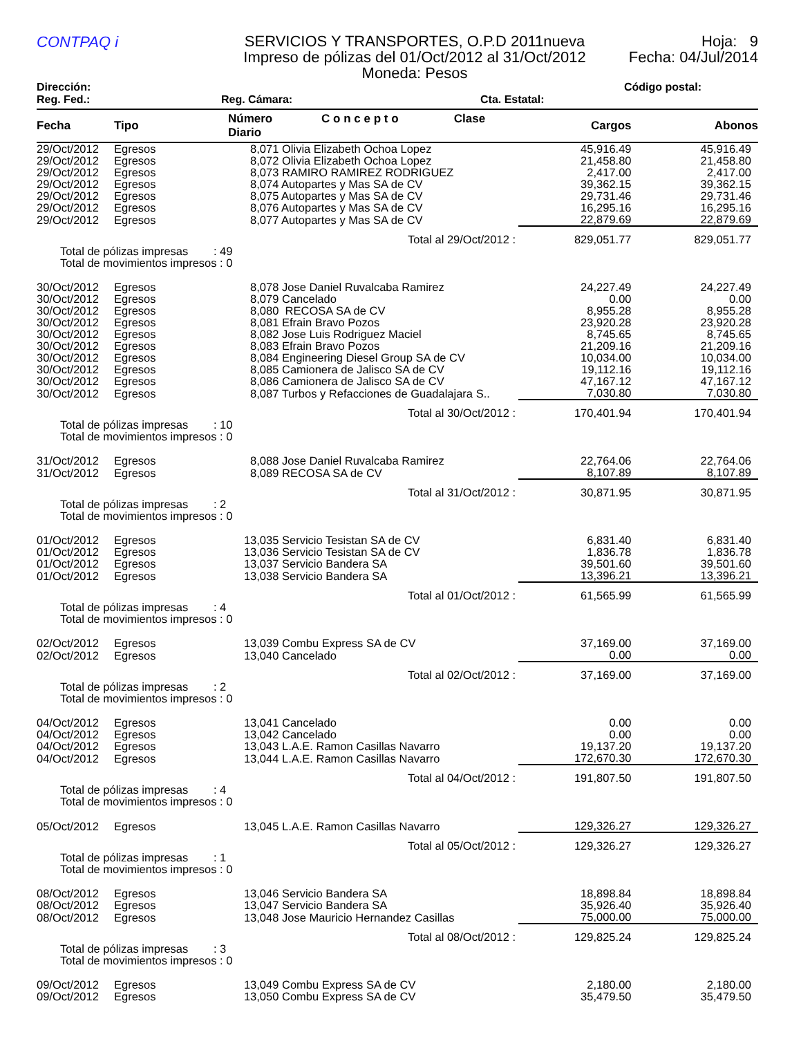CONTPAQ i
SERVICIOS Y TRANSPORTES, O.P.D 2011nueva
Impreso de pólizas del 01/Oct/2012 al 31/Oct/2012
Moneda: Pesos
Hoja: 9
Fecha: 04/Jul/2014
Dirección: Código postal:
Reg. Fed.: Reg. Cámara: Cta. Estatal:
| Fecha | Tipo | Número C o n c e p t o Clase Diario | Cargos | Abonos |
| --- | --- | --- | --- | --- |
| 29/Oct/2012 | Egresos | 8,071 Olivia Elizabeth Ochoa Lopez | 45,916.49 | 45,916.49 |
| 29/Oct/2012 | Egresos | 8,072 Olivia Elizabeth Ochoa Lopez | 21,458.80 | 21,458.80 |
| 29/Oct/2012 | Egresos | 8,073 RAMIRO RAMIREZ RODRIGUEZ | 2,417.00 | 2,417.00 |
| 29/Oct/2012 | Egresos | 8,074 Autopartes y Mas SA de CV | 39,362.15 | 39,362.15 |
| 29/Oct/2012 | Egresos | 8,075 Autopartes y Mas SA de CV | 29,731.46 | 29,731.46 |
| 29/Oct/2012 | Egresos | 8,076 Autopartes y Mas SA de CV | 16,295.16 | 16,295.16 |
| 29/Oct/2012 | Egresos | 8,077 Autopartes y Mas SA de CV | 22,879.69 | 22,879.69 |
| Total al 29/Oct/2012 : | | | 829,051.77 | 829,051.77 |
| Total de pólizas impresas : 49 Total de movimientos impresos : 0 | | | | |
| 30/Oct/2012 | Egresos | 8,078 Jose Daniel Ruvalcaba Ramirez | 24,227.49 | 24,227.49 |
| 30/Oct/2012 | Egresos | 8,079 Cancelado | 0.00 | 0.00 |
| 30/Oct/2012 | Egresos | 8,080 RECOSA SA de CV | 8,955.28 | 8,955.28 |
| 30/Oct/2012 | Egresos | 8,081 Efrain Bravo Pozos | 23,920.28 | 23,920.28 |
| 30/Oct/2012 | Egresos | 8,082 Jose Luis Rodriguez Maciel | 8,745.65 | 8,745.65 |
| 30/Oct/2012 | Egresos | 8,083 Efrain Bravo Pozos | 21,209.16 | 21,209.16 |
| 30/Oct/2012 | Egresos | 8,084 Engineering Diesel Group SA de CV | 10,034.00 | 10,034.00 |
| 30/Oct/2012 | Egresos | 8,085 Camionera de Jalisco SA de CV | 19,112.16 | 19,112.16 |
| 30/Oct/2012 | Egresos | 8,086 Camionera de Jalisco SA de CV | 47,167.12 | 47,167.12 |
| 30/Oct/2012 | Egresos | 8,087 Turbos y Refacciones de Guadalajara S.. | 7,030.80 | 7,030.80 |
| Total al 30/Oct/2012 : | | | 170,401.94 | 170,401.94 |
| Total de pólizas impresas : 10 Total de movimientos impresos : 0 | | | | |
| 31/Oct/2012 | Egresos | 8,088 Jose Daniel Ruvalcaba Ramirez | 22,764.06 | 22,764.06 |
| 31/Oct/2012 | Egresos | 8,089 RECOSA SA de CV | 8,107.89 | 8,107.89 |
| Total al 31/Oct/2012 : | | | 30,871.95 | 30,871.95 |
| Total de pólizas impresas : 2 Total de movimientos impresos : 0 | | | | |
| 01/Oct/2012 | Egresos | 13,035 Servicio Tesistan SA de CV | 6,831.40 | 6,831.40 |
| 01/Oct/2012 | Egresos | 13,036 Servicio Tesistan SA de CV | 1,836.78 | 1,836.78 |
| 01/Oct/2012 | Egresos | 13,037 Servicio Bandera SA | 39,501.60 | 39,501.60 |
| 01/Oct/2012 | Egresos | 13,038 Servicio Bandera SA | 13,396.21 | 13,396.21 |
| Total al 01/Oct/2012 : | | | 61,565.99 | 61,565.99 |
| Total de pólizas impresas : 4 Total de movimientos impresos : 0 | | | | |
| 02/Oct/2012 | Egresos | 13,039 Combu Express SA de CV | 37,169.00 | 37,169.00 |
| 02/Oct/2012 | Egresos | 13,040 Cancelado | 0.00 | 0.00 |
| Total al 02/Oct/2012 : | | | 37,169.00 | 37,169.00 |
| Total de pólizas impresas : 2 Total de movimientos impresos : 0 | | | | |
| 04/Oct/2012 | Egresos | 13,041 Cancelado | 0.00 | 0.00 |
| 04/Oct/2012 | Egresos | 13,042 Cancelado | 0.00 | 0.00 |
| 04/Oct/2012 | Egresos | 13,043 L.A.E. Ramon Casillas Navarro | 19,137.20 | 19,137.20 |
| 04/Oct/2012 | Egresos | 13,044 L.A.E. Ramon Casillas Navarro | 172,670.30 | 172,670.30 |
| Total al 04/Oct/2012 : | | | 191,807.50 | 191,807.50 |
| Total de pólizas impresas : 4 Total de movimientos impresos : 0 | | | | |
| 05/Oct/2012 | Egresos | 13,045 L.A.E. Ramon Casillas Navarro | 129,326.27 | 129,326.27 |
| Total al 05/Oct/2012 : | | | 129,326.27 | 129,326.27 |
| Total de pólizas impresas : 1 Total de movimientos impresos : 0 | | | | |
| 08/Oct/2012 | Egresos | 13,046 Servicio Bandera SA | 18,898.84 | 18,898.84 |
| 08/Oct/2012 | Egresos | 13,047 Servicio Bandera SA | 35,926.40 | 35,926.40 |
| 08/Oct/2012 | Egresos | 13,048 Jose Mauricio Hernandez Casillas | 75,000.00 | 75,000.00 |
| Total al 08/Oct/2012 : | | | 129,825.24 | 129,825.24 |
| Total de pólizas impresas : 3 Total de movimientos impresos : 0 | | | | |
| 09/Oct/2012 | Egresos | 13,049 Combu Express SA de CV | 2,180.00 | 2,180.00 |
| 09/Oct/2012 | Egresos | 13,050 Combu Express SA de CV | 35,479.50 | 35,479.50 |